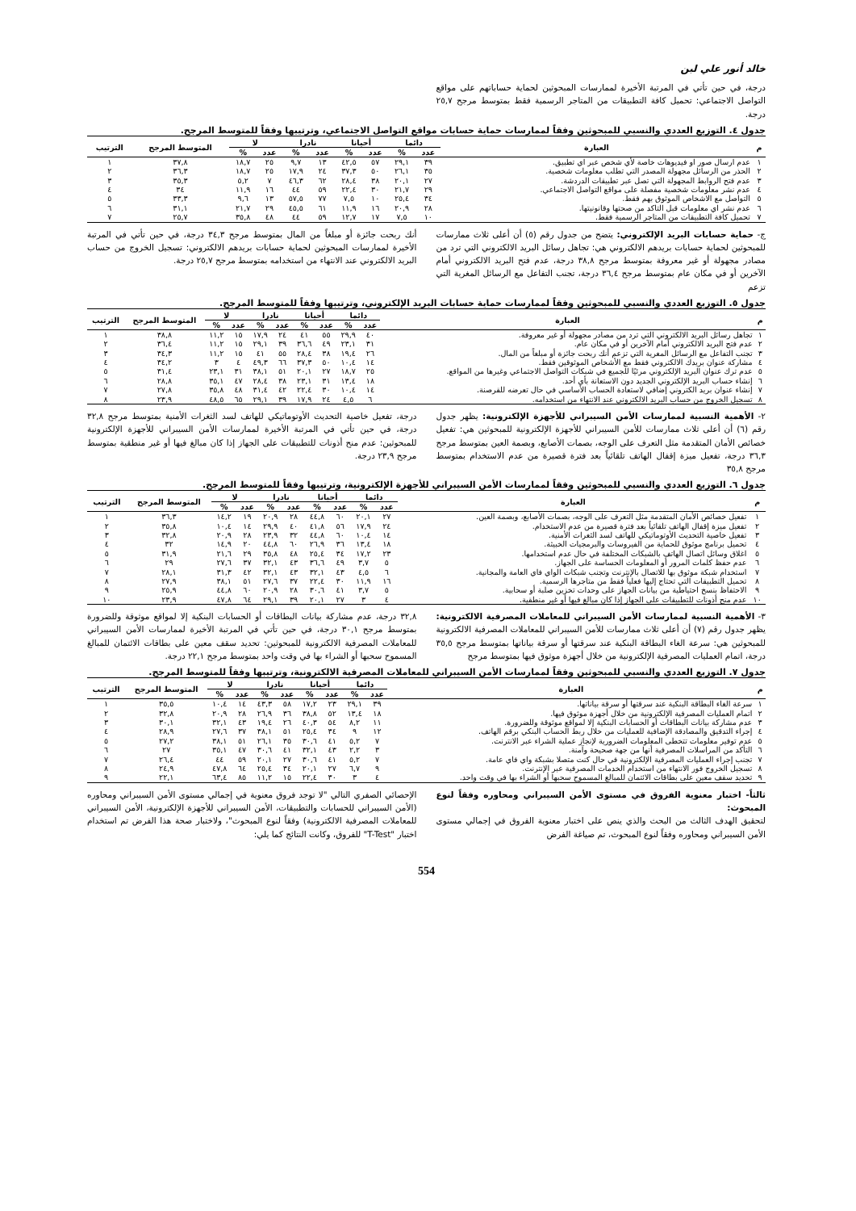خالد أنور علي لبن
درجة، في حين تأتي في المرتبة الأخيرة لممارسات المبحوثين لحماية حساباتهم على مواقع التواصل الاجتماعي: تحميل كافة التطبيقات من المتاجر الرسمية فقط بمتوسط مرجح ٢٥,٧ درجة.
جدول ٤. التوزيع العددي والنسبي للمبحوثين وفقاً لممارسات حماية حسابات مواقع التواصل الاجتماعي، وترتيبها وفقاً للمتوسط المرجح.
| م | العبارة | دائما | | أحيانا | | نادرا | | لا | | المتوسط المرجح | الترتيب |
| --- | --- | --- | --- | --- | --- | --- | --- | --- | --- | --- | --- |
| | | عدد | % | عدد | % | عدد | % | عدد | % | | |
| ١ | عدم ارسال صور او فيديوهات خاصة لأي شخص عبر اي تطبيق. | ٣٩ | ٢٩,١ | ٥٧ | ٤٢,٥ | ١٣ | ٩,٧ | ٢٥ | ١٨,٧ | ٣٧,٨ | ١ |
| ٢ | الحذر من الرسائل مجهولة المصدر التي تطلب معلومات شخصية. | ٣٥ | ٢٦,١ | ٥٠ | ٣٧,٣ | ٢٤ | ١٧,٩ | ٢٥ | ١٨,٧ | ٣٦,٣ | ٢ |
| ٣ | عدم فتح الروابط المجهولة التي تصل عبر تطبيقات الدردشة. | ٢٧ | ٢٠,١ | ٣٨ | ٢٨,٤ | ٦٢ | ٤٦,٣ | ٧ | ٥,٢ | ٣٥,٣ | ٣ |
| ٤ | عدم نشر معلومات شخصية مفصلة على مواقع التواصل الاجتماعي. | ٢٩ | ٢١,٧ | ٣٠ | ٢٢,٤ | ٥٩ | ٤٤ | ١٦ | ١١,٩ | ٣٤ | ٤ |
| ٥ | التواصل مع الاشخاص الموثوق بهم فقط. | ٣٤ | ٢٥,٤ | ١٠ | ٧,٥ | ٧٧ | ٥٧,٥ | ١٣ | ٩,٦ | ٣٣,٣ | ٥ |
| ٦ | عدم نشر اي معلومات قبل التاكد من صحتها وقانونيتها. | ٢٨ | ٢٠,٩ | ١٦ | ١١,٩ | ٦١ | ٤٥,٥ | ٢٩ | ٢١,٧ | ٣١,١ | ٦ |
| ٧ | تحميل كافة التطبيقات من المتاجر الرسمية فقط. | ١٠ | ٧,٥ | ١٧ | ١٢,٧ | ٥٩ | ٤٤ | ٤٨ | ٣٥,٨ | ٢٥,٧ | ٧ |
ج- حماية حسابات البريد الإلكتروني: يتضح من جدول رقم (٥) أن أعلى ثلاث ممارسات للمبحوثين لحماية حسابات بريدهم الالكتروني هي: تجاهل رسائل البريد الالكتروني التي ترد من مصادر مجهولة أو غير معروفة بمتوسط مرجح ٣٨,٨ درجة، عدم فتح البريد الالكتروني أمام الآخرين أو في مكان عام بمتوسط مرجح ٣٦,٤ درجة، تجنب التفاعل مع الرسائل المغرية التي تزعم
أنك ربحت جائزة أو مبلغاً من المال بمتوسط مرجح ٣٤,٣ درجة، في حين تأتي في المرتبة الأخيرة لممارسات المبحوثين لحماية حسابات بريدهم الالكتروني: تسجيل الخروج من حساب البريد الالكتروني عند الانتهاء من استخدامه بمتوسط مرجح ٢٥,٧ درجة.
جدول ٥. التوزيع العددي والنسبي للمبحوثين وفقاً لممارسات حماية حسابات البريد الإلكتروني، وترتيبها وفقاً للمتوسط المرجح.
| م | العبارة | دائما | | أحيانا | | نادرا | | لا | | المتوسط المرجح | الترتيب |
| --- | --- | --- | --- | --- | --- | --- | --- | --- | --- | --- | --- |
| | | عدد | % | عدد | % | عدد | % | عدد | % | | |
| ١ | تجاهل رسائل البريد الالكتروني التي ترد من مصادر مجهولة أو غير معروفة. | ٤٠ | ٢٩,٩ | ٥٥ | ٤١ | ٢٤ | ١٧,٩ | ١٥ | ١١,٢ | ٣٨,٨ | ١ |
| ٢ | عدم فتح البريد الالكتروني أمام الآخرين أو في مكان عام. | ٣١ | ٢٣,١ | ٤٩ | ٣٦,٦ | ٣٩ | ٢٩,١ | ١٥ | ١١,٢ | ٣٦,٤ | ٢ |
| ٣ | تجنب التفاعل مع الرسائل المغرية التي تزعم أنك ربحت جائزة أو مبلغاً من المال. | ٢٦ | ١٩,٤ | ٣٨ | ٢٨,٤ | ٥٥ | ٤١ | ١٥ | ١١,٢ | ٣٤,٣ | ٣ |
| ٤ | مشاركة عنوان بريدك الالكتروني فقط مع الأشخاص الموثوقين فقط. | ١٤ | ١٠,٤ | ٥٠ | ٣٧,٣ | ٦٦ | ٤٩,٣ | ٤ | ٣ | ٣٤,٢ | ٤ |
| ٥ | عدم ترك عنوان البريد الإلكتروني مرئيًا للجميع في شبكات التواصل الاجتماعي وغيرها من المواقع. | ٢٥ | ١٨,٧ | ٢٧ | ٢٠,١ | ٥١ | ٣٨,١ | ٣١ | ٢٣,١ | ٣١,٤ | ٥ |
| ٦ | إنشاء حساب البريد الإلكتروني الجديد دون الاستعانة بأي أحد. | ١٨ | ١٣,٤ | ٣١ | ٢٣,١ | ٣٨ | ٢٨,٤ | ٤٧ | ٣٥,١ | ٢٨,٨ | ٦ |
| ٧ | إنشاء عنوان بريد الكتروني إضافي لاستعادة الحساب الأساسي في حال تعرضه للقرصنة. | ١٤ | ١٠,٤ | ٣٠ | ٢٢,٤ | ٤٢ | ٣١,٤ | ٤٨ | ٣٥,٨ | ٢٧,٨ | ٧ |
| ٨ | تسجيل الخروج من حساب البريد الالكتروني عند الانتهاء من استخدامه. | ٦ | ٤,٥ | ٢٤ | ١٧,٩ | ٣٩ | ٢٩,١ | ٦٥ | ٤٨,٥ | ٢٣,٩ | ٨ |
٢- الأهمية النسبية لممارسات الأمن السيبراني للأجهزة الإلكترونية: يظهر جدول رقم (٦) أن أعلى ثلاث ممارسات للأمن السيبراني للأجهزة الإلكترونية للمبحوثين هي: تفعيل خصائص الأمان المتقدمة مثل التعرف على الوجه، بصمات الأصابع، وبصمة العين بمتوسط مرجح ٣٦,٣ درجة، تفعيل ميزة إقفال الهاتف تلقائياً بعد فترة قصيرة من عدم الاستخدام بمتوسط مرجح ٣٥,٨
درجة، تفعيل خاصية التحديث الأوتوماتيكي للهاتف لسد الثغرات الأمنية بمتوسط مرجح ٣٢,٨ درجة، في حين تأتي في المرتبة الأخيرة لممارسات الأمن السيبراني للأجهزة الإلكترونية للمبحوثين: عدم منح أذونات للتطبيقات على الجهاز إذا كان مبالغ فيها أو غير منطقية بمتوسط مرجح ٢٣,٩ درجة.
جدول ٦. التوزيع العددي والنسبي للمبحوثين وفقاً لممارسات الأمن السيبراني للأجهزة الإلكترونية، وترتيبها وفقاً للمتوسط المرجح.
| م | العبارة | دائما | | أحيانا | | نادرا | | لا | | المتوسط المرجح | الترتيب |
| --- | --- | --- | --- | --- | --- | --- | --- | --- | --- | --- | --- |
| | | عدد | % | عدد | % | عدد | % | عدد | % | | |
| ١ | تفعيل خصائص الأمان المتقدمة مثل التعرف على الوجه، بصمات الأصابع، وبصمة العين. | ٢٧ | ٢٠,١ | ٦٠ | ٤٤,٨ | ٢٨ | ٢٠,٩ | ١٩ | ١٤,٢ | ٣٦,٣ | ١ |
| ٢ | تفعيل ميزة إقفال الهاتف تلقائياً بعد فترة قصيرة من عدم الاستخدام. | ٢٤ | ١٧,٩ | ٥٦ | ٤١,٨ | ٤٠ | ٢٩,٩ | ١٤ | ١٠,٤ | ٣٥,٨ | ٢ |
| ٣ | تفعيل خاصية التحديث الأوتوماتيكي للهاتف لسد الثغرات الأمنية. | ١٤ | ١٠,٤ | ٦٠ | ٤٤,٨ | ٣٢ | ٢٣,٩ | ٢٨ | ٢٠,٩ | ٣٢,٨ | ٣ |
| ٤ | تحميل برنامج موثوق للحماية من الفيروسات والبرمجيات الخبيثة. | ١٨ | ١٣,٤ | ٣٦ | ٢٦,٩ | ٦٠ | ٤٤,٨ | ٢٠ | ١٤,٩ | ٣٢ | ٤ |
| ٥ | اغلاق وسائل اتصال الهاتف بالشبكات المختلفة في حال عدم استخدامها. | ٢٣ | ١٧,٢ | ٣٤ | ٢٥,٤ | ٤٨ | ٣٥,٨ | ٢٩ | ٢١,٦ | ٣١,٩ | ٥ |
| ٦ | عدم حفظ كلمات المرور أو المعلومات الحساسة على الجهاز. | ٥ | ٣,٧ | ٤٩ | ٣٦,٦ | ٤٣ | ٣٢,١ | ٣٧ | ٢٧,٦ | ٢٩ | ٦ |
| ٧ | استخدام شبكة موثوق بها للاتصال بالإنترنت وتجنب شبكات الواي فاي العامة والمجانية. | ٦ | ٤,٥ | ٤٣ | ٣٢,١ | ٤٣ | ٣٢,١ | ٤٢ | ٣١,٣ | ٢٨,١ | ٧ |
| ٨ | تحميل التطبيقات التي تحتاج إليها فعلياً فقط من متاجرها الرسمية. | ١٦ | ١١,٩ | ٣٠ | ٢٢,٤ | ٣٧ | ٢٧,٦ | ٥١ | ٣٨,١ | ٢٧,٩ | ٨ |
| ٩ | الاحتفاظ بنسخ احتياطية من بيانات الجهاز على وحدات تخزين صلبة أو سحابية. | ٥ | ٣,٧ | ٤١ | ٣٠,٦ | ٢٨ | ٢٠,٩ | ٦٠ | ٤٤,٨ | ٢٥,٩ | ٩ |
| ١٠ | عدم منح أذونات للتطبيقات على الجهاز إذا كان مبالغ فيها أو غير منطقية. | ٤ | ٣ | ٢٧ | ٢٠,١ | ٣٩ | ٢٩,١ | ٦٤ | ٤٧,٨ | ٢٣,٩ | ١٠ |
٣- الأهمية النسبية لممارسات الأمن السيبراني للمعاملات المصرفية الالكترونية: يظهر جدول رقم (٧) أن أعلى ثلاث ممارسات للأمن السيبراني للمعاملات المصرفية الالكترونية للمبحوثين هي: سرعة الغاء البطاقة البنكية عند سرقتها أو سرقة بياناتها بمتوسط مرجح ٣٥,٥ درجة، اتمام العمليات المصرفية الإلكترونية من خلال أجهزة موثوق فيها بمتوسط مرجح
٣٢,٨ درجة، عدم مشاركة بيانات البطاقات أو الحسابات البنكية إلا لمواقع موثوقة وللضرورة بمتوسط مرجح ٣٠,١ درجة، في حين تأتي في المرتبة الأخيرة لممارسات الأمن السيبراني للمعاملات المصرفية الالكترونية للمبحوثين: تحديد سقف معين على بطاقات الائتمان للمبالغ المسموح سحبها أو الشراء بها في وقت واحد بمتوسط مرجح ٢٢,١ درجة.
جدول ٧. التوزيع العددي والنسبي للمبحوثين وفقاً لممارسات الأمن السيبراني للمعاملات المصرفية الالكترونية، وترتيبها وفقاً للمتوسط المرجح.
| م | العبارة | دائما | | أحيانا | | نادرا | | لا | | المتوسط المرجح | الترتيب |
| --- | --- | --- | --- | --- | --- | --- | --- | --- | --- | --- | --- |
| | | عدد | % | عدد | % | عدد | % | عدد | % | | |
| ١ | سرعة الغاء البطاقة البنكية عند سرقتها أو سرقة بياناتها. | ٣٩ | ٢٩,١ | ٢٣ | ١٧,٢ | ٥٨ | ٤٣,٣ | ١٤ | ١٠,٤ | ٣٥,٥ | ١ |
| ٢ | اتمام العمليات المصرفية الإلكترونية من خلال أجهزة موثوق فيها. | ١٨ | ١٣,٤ | ٥٢ | ٣٨,٨ | ٣٦ | ٢٦,٩ | ٢٨ | ٢٠,٩ | ٣٢,٨ | ٢ |
| ٣ | عدم مشاركة بيانات البطاقات أو الحسابات البنكية إلا لمواقع موثوقة وللضرورة. | ١١ | ٨,٢ | ٥٤ | ٤٠,٣ | ٢٦ | ١٩,٤ | ٤٣ | ٣٢,١ | ٣٠,١ | ٣ |
| ٤ | إجراء التدقيق والمصادقة الإضافية للعمليات من خلال ربط الحساب البنكي برقم الهاتف. | ١٢ | ٩ | ٣٤ | ٢٥,٤ | ٥١ | ٣٨,١ | ٣٧ | ٢٧,٦ | ٢٨,٩ | ٤ |
| ٥ | عدم توفير معلومات تتخطى المعلومات الضرورية لإنجاز عملية الشراء عبر الانترنت. | ٧ | ٥,٢ | ٤١ | ٣٠,٦ | ٣٥ | ٢٦,١ | ٥١ | ٣٨,١ | ٢٧,٢ | ٥ |
| ٦ | التأكد من المراسلات المصرفية أنها من جهة صحيحة وآمنة. | ٣ | ٢,٢ | ٤٣ | ٣٢,١ | ٤١ | ٣٠,٦ | ٤٧ | ٣٥,١ | ٢٧ | ٦ |
| ٧ | تجنب إجراء العمليات المصرفية الإلكترونية في حال كنت متصلا بشبكة واي فاي عامة. | ٧ | ٥,٢ | ٤١ | ٣٠,٦ | ٢٧ | ٢٠,١ | ٥٩ | ٤٤ | ٢٦,٤ | ٧ |
| ٨ | تسجيل الخروج فور الانتهاء من استخدام الخدمات المصرفية عبر الإنترنت. | ٩ | ٦,٧ | ٢٧ | ٢٠,١ | ٣٤ | ٢٥,٤ | ٦٤ | ٤٧,٨ | ٢٤,٩ | ٨ |
| ٩ | تحديد سقف معين على بطاقات الائتمان للمبالغ المسموح سحبها أو الشراء بها في وقت واحد. | ٤ | ٣ | ٣٠ | ٢٢,٤ | ١٥ | ١١,٢ | ٨٥ | ٦٣,٤ | ٢٢,١ | ٩ |
ثالثاً- اختبار معنوية الفروق في مستوى الأمن السيبراني ومحاوره وفقاً لنوع المبحوث:
لتحقيق الهدف الثالث من البحث والذي ينص على اختبار معنوية الفروق في إجمالي مستوى الأمن السيبراني ومحاوره وفقاً لنوع المبحوث، تم صياغة الفرض
الإحصائي الصفري التالي "لا توجد فروق معنوية في إجمالي مستوى الأمن السيبراني ومحاوره (الأمن السيبراني للحسابات والتطبيقات، الأمن السيبراني للأجهزة الإلكترونية، الأمن السيبراني للمعاملات المصرفية الالكترونية) وفقاً لنوع المبحوث"، ولاختبار صحة هذا الفرض تم استخدام اختبار "T-Test" للفروق، وكانت النتائج كما يلي:
554